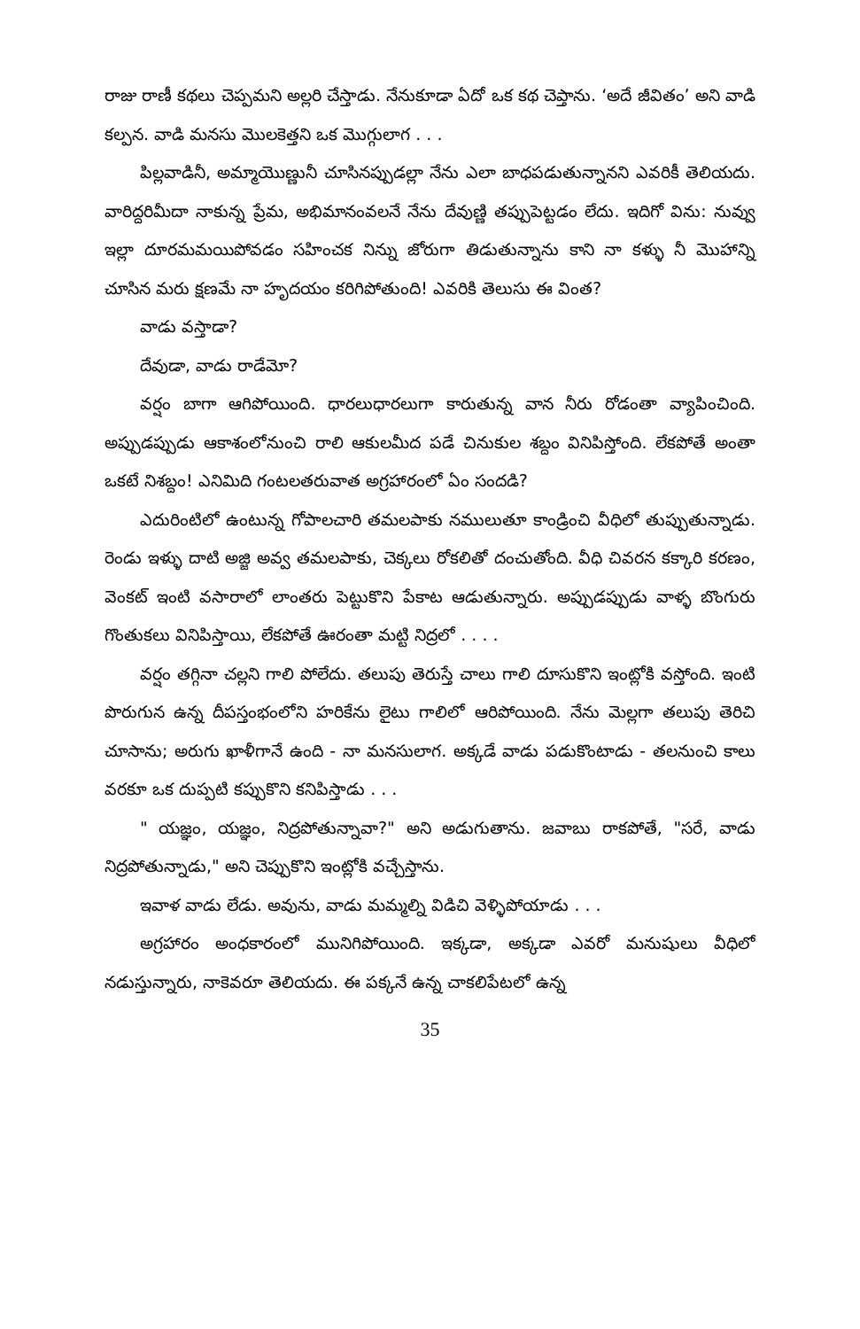రాజు రాణీ కథలు చెప్పమని అల్లరి చేస్తాడు. నేనుకూడా ఏదో ఒక కథ చెప్తాను. ‘అదే జీవితం’ అని వాడి కల్పన. వాడి మనసు మొలకెత్తని ఒక మొగ్గులాగ . . .
పిల్లవాడినీ, అమ్మాయొణ్ణునీ చూసినప్పుడల్లా నేను ఎలా బాధపడుతున్నానని ఎవరికీ తెలియదు. వారిద్దరిమీదా నాకున్న ప్రేమ, అభిమానంవలనే నేను దేవుణ్ణి తప్పుపెట్టడం లేదు. ఇదిగో విను: నువ్వు ఇల్లా దూరమమయిపోవడం సహించక నిన్ను జోరుగా తిడుతున్నాను కాని నా కళ్ళు నీ మొహాన్ని చూసిన మరు క్షణమే నా హృదయం కరిగిపోతుంది! ఎవరికి తెలుసు ఈ వింత?
వాడు వస్తాడా?
దేవుడా, వాడు రాడేమో?
వర్షం బాగా ఆగిపోయింది. ధారలుధారలుగా కారుతున్న వాన నీరు రోడంతా వ్యాపించింది. అప్పుడప్పుడు ఆకాశంలోనుంచి రాలి ఆకులమీద పడే చినుకుల శబ్దం వినిపిస్తోంది. లేకపోతే అంతా ఒకటే నిశబ్దం! ఎనిమిది గంటలతరువాత అగ్రహారంలో ఏం సందడి?
ఎదురింటిలో ఉంటున్న గోపాలచారి తమలపాకు నములుతూ కాండ్రించి వీధిలో తుప్పుతున్నాడు. రెండు ఇళ్ళు దాటి అజ్జి అవ్వ తమలపాకు, చెక్కలు రోకలితో దంచుతోంది. వీధి చివరన కక్కారి కరణం, వెంకట్ ఇంటి వసారాలో లాంతరు పెట్టుకొని పేకాట ఆడుతున్నారు. అప్పుడప్పుడు వాళ్ళ బొంగురు గొంతుకలు వినిపిస్తాయి, లేకపోతే ఊరంతా మట్టి నిద్రలో . . . .
వర్షం తగ్గినా చల్లని గాలి పోలేదు. తలుపు తెరుస్తే చాలు గాలి దూసుకొని ఇంట్లోకి వస్తోంది. ఇంటి పొరుగున ఉన్న దీపస్తంభంలోని హరికేను లైటు గాలిలో ఆరిపోయింది. నేను మెల్లగా తలుపు తెరిచి చూసాను; అరుగు ఖాళీగానే ఉంది - నా మనసులాగ. అక్కడే వాడు పడుకొంటాడు - తలనుంచి కాలు వరకూ ఒక దుప్పటి కప్పుకొని కనిపిస్తాడు . . .
" యజ్ఞం, యజ్ఞం, నిద్రపోతున్నావా?" అని అడుగుతాను. జవాబు రాకపోతే, "సరే, వాడు నిద్రపోతున్నాడు," అని చెప్పుకొని ఇంట్లోకి వచ్చేస్తాను.
ఇవాళ వాడు లేడు. అవును, వాడు మమ్మల్ని విడిచి వెళ్ళిపోయాడు . . .
అగ్రహారం అంధకారంలో మునిగిపోయింది. ఇక్కడా, అక్కడా ఎవరో మనుషులు వీధిలో నడుస్తున్నారు, నాకెవరూ తెలియదు. ఈ పక్కనే ఉన్న చాకలిపేటలో ఉన్న
35